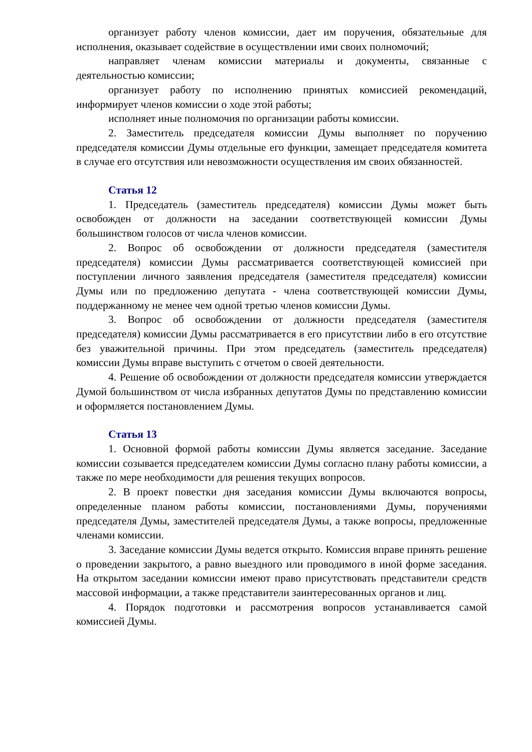организует работу членов комиссии, дает им поручения, обязательные для исполнения, оказывает содействие в осуществлении ими своих полномочий;
направляет членам комиссии материалы и документы, связанные с деятельностью комиссии;
организует работу по исполнению принятых комиссией рекомендаций, информирует членов комиссии о ходе этой работы;
исполняет иные полномочия по организации работы комиссии.
2. Заместитель председателя комиссии Думы выполняет по поручению председателя комиссии Думы отдельные его функции, замещает председателя комитета в случае его отсутствия или невозможности осуществления им своих обязанностей.
Статья 12
1. Председатель (заместитель председателя) комиссии Думы может быть освобожден от должности на заседании соответствующей комиссии Думы большинством голосов от числа членов комиссии.
2. Вопрос об освобождении от должности председателя (заместителя председателя) комиссии Думы рассматривается соответствующей комиссией при поступлении личного заявления председателя (заместителя председателя) комиссии Думы или по предложению депутата - члена соответствующей комиссии Думы, поддержанному не менее чем одной третью членов комиссии Думы.
3. Вопрос об освобождении от должности председателя (заместителя председателя) комиссии Думы рассматривается в его присутствии либо в его отсутствие без уважительной причины. При этом председатель (заместитель председателя) комиссии Думы вправе выступить с отчетом о своей деятельности.
4. Решение об освобождении от должности председателя комиссии утверждается Думой большинством от числа избранных депутатов Думы по представлению комиссии и оформляется постановлением Думы.
Статья 13
1. Основной формой работы комиссии Думы является заседание. Заседание комиссии созывается председателем комиссии Думы согласно плану работы комиссии, а также по мере необходимости для решения текущих вопросов.
2. В проект повестки дня заседания комиссии Думы включаются вопросы, определенные планом работы комиссии, постановлениями Думы, поручениями председателя Думы, заместителей председателя Думы, а также вопросы, предложенные членами комиссии.
3. Заседание комиссии Думы ведется открыто. Комиссия вправе принять решение о проведении закрытого, а равно выездного или проводимого в иной форме заседания. На открытом заседании комиссии имеют право присутствовать представители средств массовой информации, а также представители заинтересованных органов и лиц.
4. Порядок подготовки и рассмотрения вопросов устанавливается самой комиссией Думы.